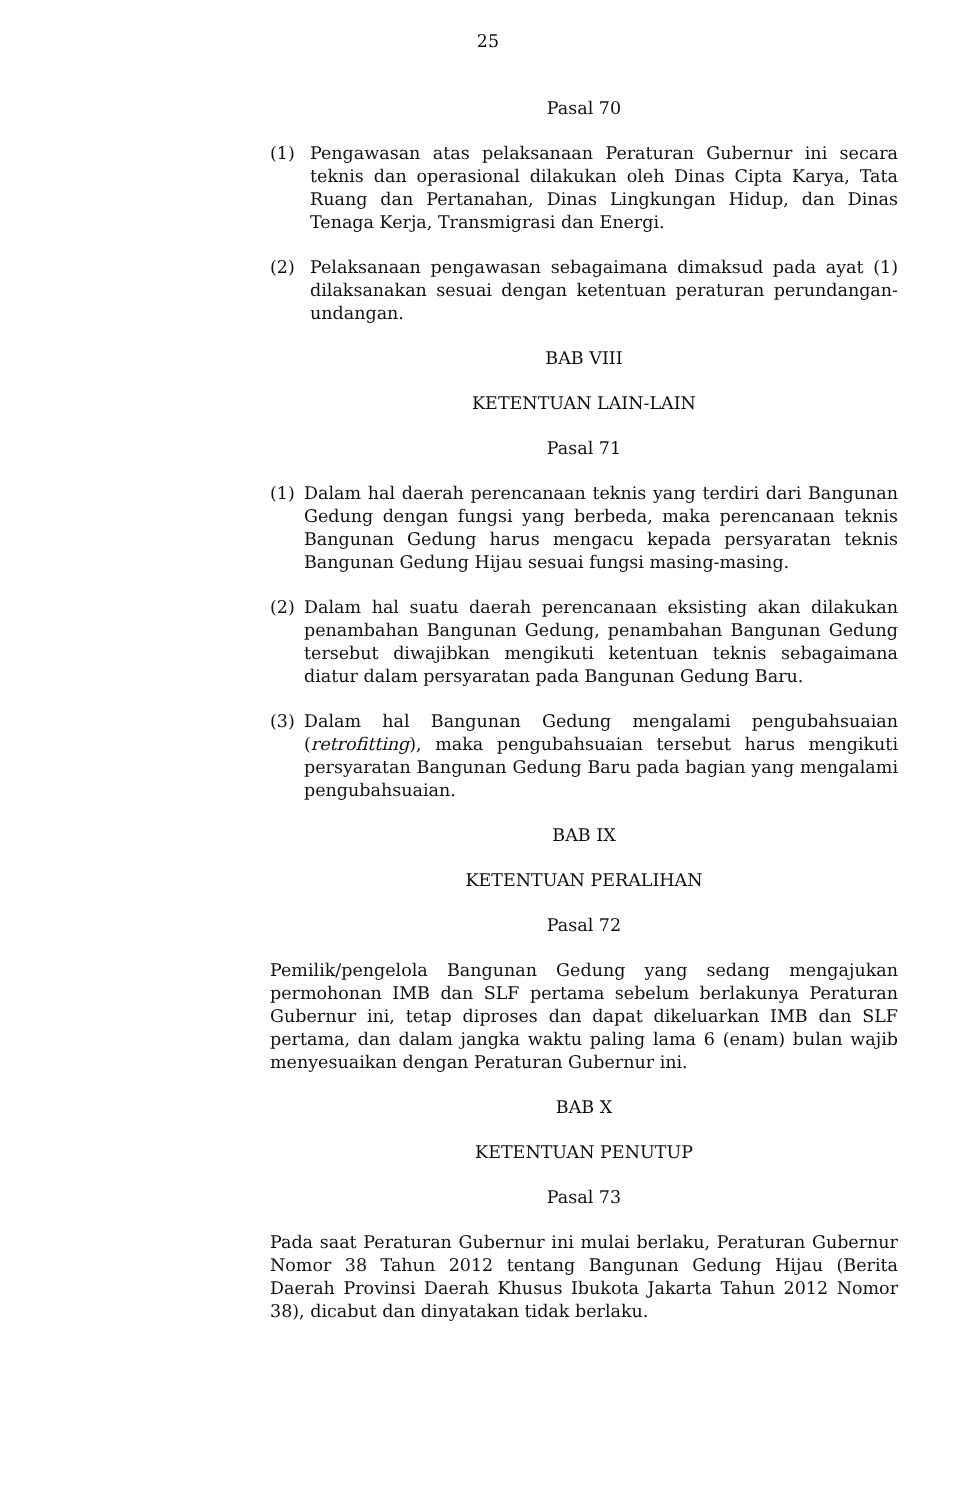25
Pasal 70
(1) Pengawasan atas pelaksanaan Peraturan Gubernur ini secara teknis dan operasional dilakukan oleh Dinas Cipta Karya, Tata Ruang dan Pertanahan, Dinas Lingkungan Hidup, dan Dinas Tenaga Kerja, Transmigrasi dan Energi.
(2) Pelaksanaan pengawasan sebagaimana dimaksud pada ayat (1) dilaksanakan sesuai dengan ketentuan peraturan perundangan-undangan.
BAB VIII
KETENTUAN LAIN-LAIN
Pasal 71
(1) Dalam hal daerah perencanaan teknis yang terdiri dari Bangunan Gedung dengan fungsi yang berbeda, maka perencanaan teknis Bangunan Gedung harus mengacu kepada persyaratan teknis Bangunan Gedung Hijau sesuai fungsi masing-masing.
(2) Dalam hal suatu daerah perencanaan eksisting akan dilakukan penambahan Bangunan Gedung, penambahan Bangunan Gedung tersebut diwajibkan mengikuti ketentuan teknis sebagaimana diatur dalam persyaratan pada Bangunan Gedung Baru.
(3) Dalam hal Bangunan Gedung mengalami pengubahsuaian (retrofitting), maka pengubahsuaian tersebut harus mengikuti persyaratan Bangunan Gedung Baru pada bagian yang mengalami pengubahsuaian.
BAB IX
KETENTUAN PERALIHAN
Pasal 72
Pemilik/pengelola Bangunan Gedung yang sedang mengajukan permohonan IMB dan SLF pertama sebelum berlakunya Peraturan Gubernur ini, tetap diproses dan dapat dikeluarkan IMB dan SLF pertama, dan dalam jangka waktu paling lama 6 (enam) bulan wajib menyesuaikan dengan Peraturan Gubernur ini.
BAB X
KETENTUAN PENUTUP
Pasal 73
Pada saat Peraturan Gubernur ini mulai berlaku, Peraturan Gubernur Nomor 38 Tahun 2012 tentang Bangunan Gedung Hijau (Berita Daerah Provinsi Daerah Khusus Ibukota Jakarta Tahun 2012 Nomor 38), dicabut dan dinyatakan tidak berlaku.